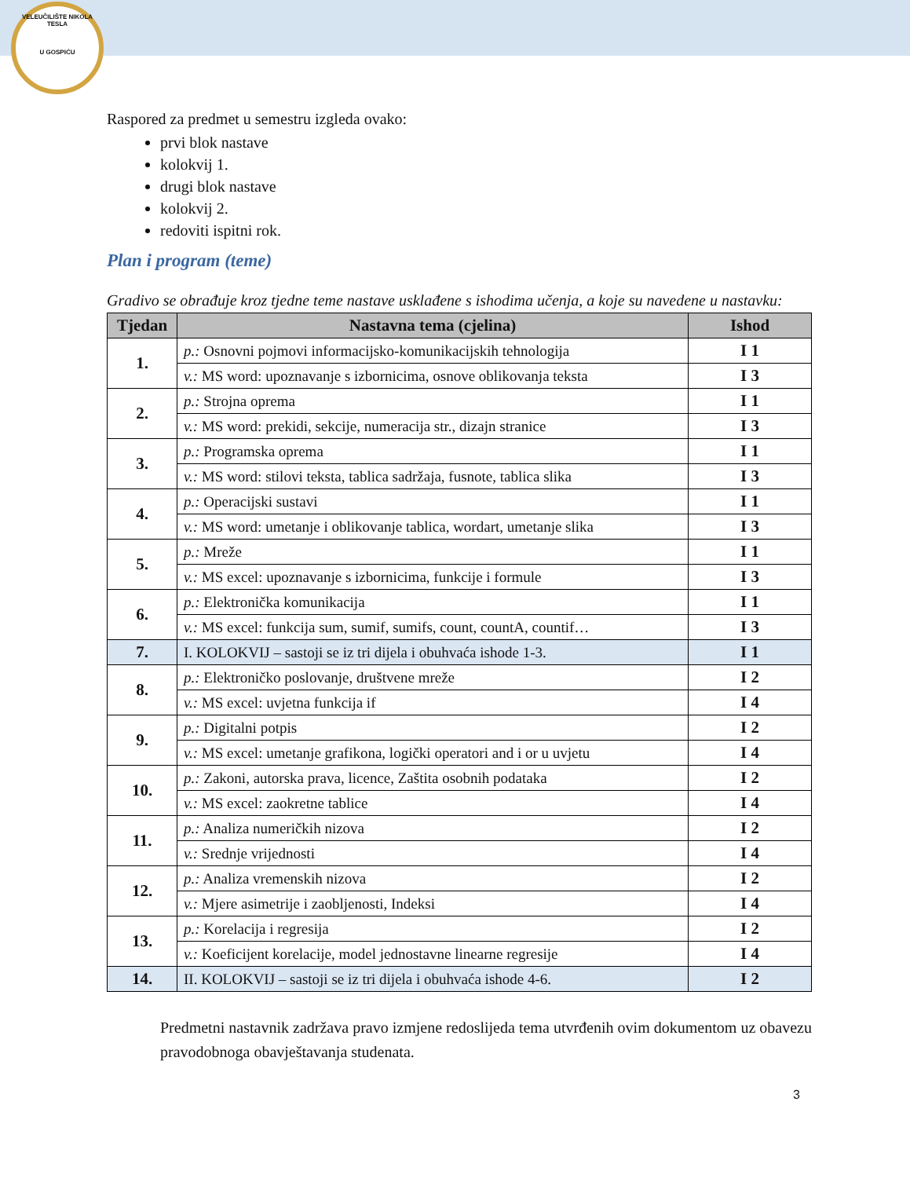VELEUČILIŠTE NIKOLA TESLA
U GOSPIĆU
Raspored za predmet u semestru izgleda ovako:
prvi blok nastave
kolokvij 1.
drugi blok nastave
kolokvij 2.
redoviti ispitni rok.
Plan i program (teme)
Gradivo se obrađuje kroz tjedne teme nastave usklađene s ishodima učenja, a koje su navedene u nastavku:
| Tjedan | Nastavna tema (cjelina) | Ishod |
| --- | --- | --- |
| 1. | p.: Osnovni pojmovi informacijsko-komunikacijskih tehnologija | I 1 |
| | v.: MS word: upoznavanje s izbornicima, osnove oblikovanja teksta | I 3 |
| 2. | p.: Strojna oprema | I 1 |
| | v.: MS word: prekidi, sekcije, numeracija str., dizajn stranice | I 3 |
| 3. | p.: Programska oprema | I 1 |
| | v.: MS word: stilovi teksta, tablica sadržaja, fusnote, tablica slika | I 3 |
| 4. | p.: Operacijski sustavi | I 1 |
| | v.: MS word: umetanje i oblikovanje tablica, wordart, umetanje slika | I 3 |
| 5. | p.: Mreže | I 1 |
| | v.: MS excel: upoznavanje s izbornicima, funkcije i formule | I 3 |
| 6. | p.: Elektronička komunikacija | I 1 |
| | v.: MS excel: funkcija sum, sumif, sumifs, count, countA, countif… | I 3 |
| 7. | I. KOLOKVIJ – sastoji se iz tri dijela i obuhvaća ishode 1-3. | I 1 |
| 8. | p.: Elektroničko poslovanje, društvene mreže | I 2 |
| | v.: MS excel: uvjetna funkcija if | I 4 |
| 9. | p.: Digitalni potpis | I 2 |
| | v.: MS excel: umetanje grafikona, logički operatori and i or u uvjetu | I 4 |
| 10. | p.: Zakoni, autorska prava, licence, Zaštita osobnih podataka | I 2 |
| | v.: MS excel: zaokretne tablice | I 4 |
| 11. | p.: Analiza numeričkih nizova | I 2 |
| | v.: Srednje vrijednosti | I 4 |
| 12. | p.: Analiza vremenskih nizova | I 2 |
| | v.: Mjere asimetrije i zaobljenosti, Indeksi | I 4 |
| 13. | p.: Korelacija i regresija | I 2 |
| | v.: Koeficijent korelacije, model jednostavne linearne regresije | I 4 |
| 14. | II. KOLOKVIJ – sastoji se iz tri dijela i obuhvaća ishode 4-6. | I 2 |
Predmetni nastavnik zadržava pravo izmjene redoslijeda tema utvrđenih ovim dokumentom uz obavezu pravodobnoga obavještavanja studenata.
3